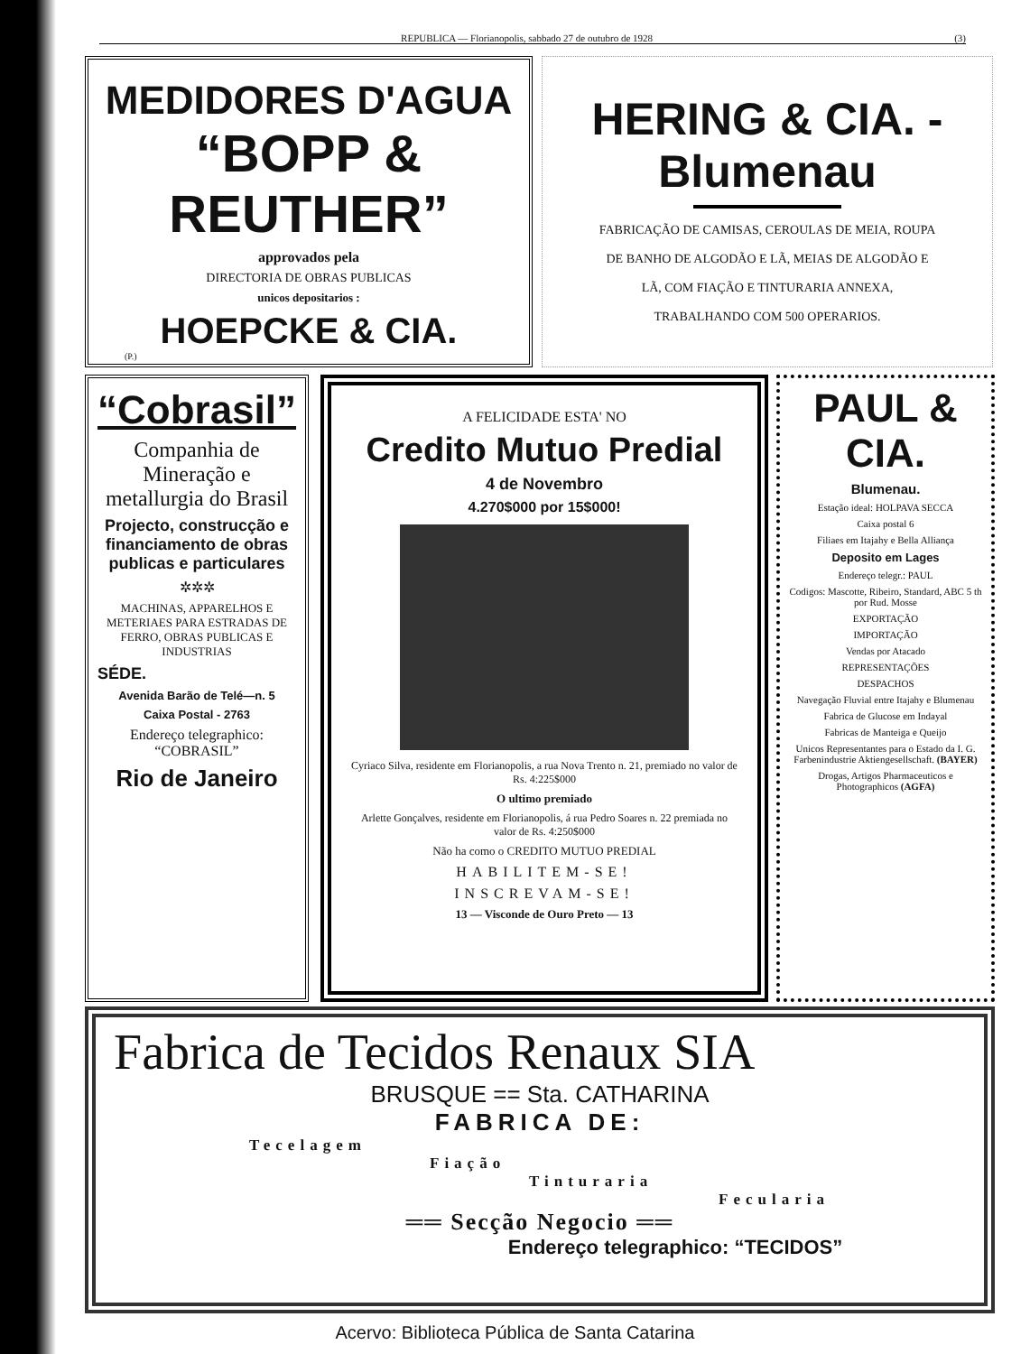REPUBLICA — Florianopolis, sabbado 27 de outubro de 1928 (3)
MEDIDORES D'AGUA
“BOPP & REUTHER”
approvados pela
DIRECTORIA DE OBRAS PUBLICAS
unicos depositarios :
HOEPCKE & CIA.
(P.)
HERING & CIA. - Blumenau
FABRICAÇÃO DE CAMISAS, CEROULAS DE MEIA, ROUPA DE BANHO DE ALGODÃO E LÃ, MEIAS DE ALGODÃO E LÃ, COM FIAÇÃO E TINTURARIA ANNEXA, TRABALHANDO COM 500 OPERARIOS.
“Cobrasil”
Companhia de Mineração e metallurgia do Brasil
Projecto, construcção e financiamento de obras publicas e particulares
✲✲✲
MACHINAS, APPARELHOS E METERIAES PARA ESTRADAS DE FERRO, OBRAS PUBLICAS E INDUSTRIAS
SÉDE.
Avenida Barão de Telé—n. 5
Caixa Postal - 2763
Endereço telegraphico: “COBRASIL”
Rio de Janeiro
A FELICIDADE ESTA' NO
Credito Mutuo Predial
4 de Novembro
4.270$000 por 15$000!
Cyriaco Silva, residente em Florianopolis, a rua Nova Trento n. 21, premiado no valor de Rs. 4:225$000
O ultimo premiado
Arlette Gonçalves, residente em Florianopolis, á rua Pedro Soares n. 22 premiada no valor de Rs. 4:250$000
Não ha como o CREDITO MUTUO PREDIAL
HABILITEM-SE!
INSCREVAM-SE!
13 — Visconde de Ouro Preto — 13
PAUL & CIA.
Blumenau.
Estação ideal: HOLPAVA SECCA
Caixa postal 6
Filiaes em Itajahy e Bella Alliança
Deposito em Lages
Endereço telegr.: PAUL
Codigos: Mascotte, Ribeiro, Standard, ABC 5 th por Rud. Mosse
EXPORTAÇÃO
IMPORTAÇÃO
Vendas por Atacado
REPRESENTAÇÕES
DESPACHOS
Navegação Fluvial entre Itajahy e Blumenau
Fabrica de Glucose em Indayal
Fabricas de Manteiga e Queijo
Unicos Representantes para o Estado da I. G. Farbenindustrie Aktiengesellschaft. (BAYER)
Drogas, Artigos Pharmaceuticos e Photographicos (AGFA)
Fabrica de Tecidos Renaux SIA
BRUSQUE == Sta. CATHARINA
FABRICA DE:
Tecelagem
Fiação
Tinturaria
Fecularia
══ Secção Negocio ══
Endereço telegraphico: “TECIDOS”
Acervo: Biblioteca Pública de Santa Catarina